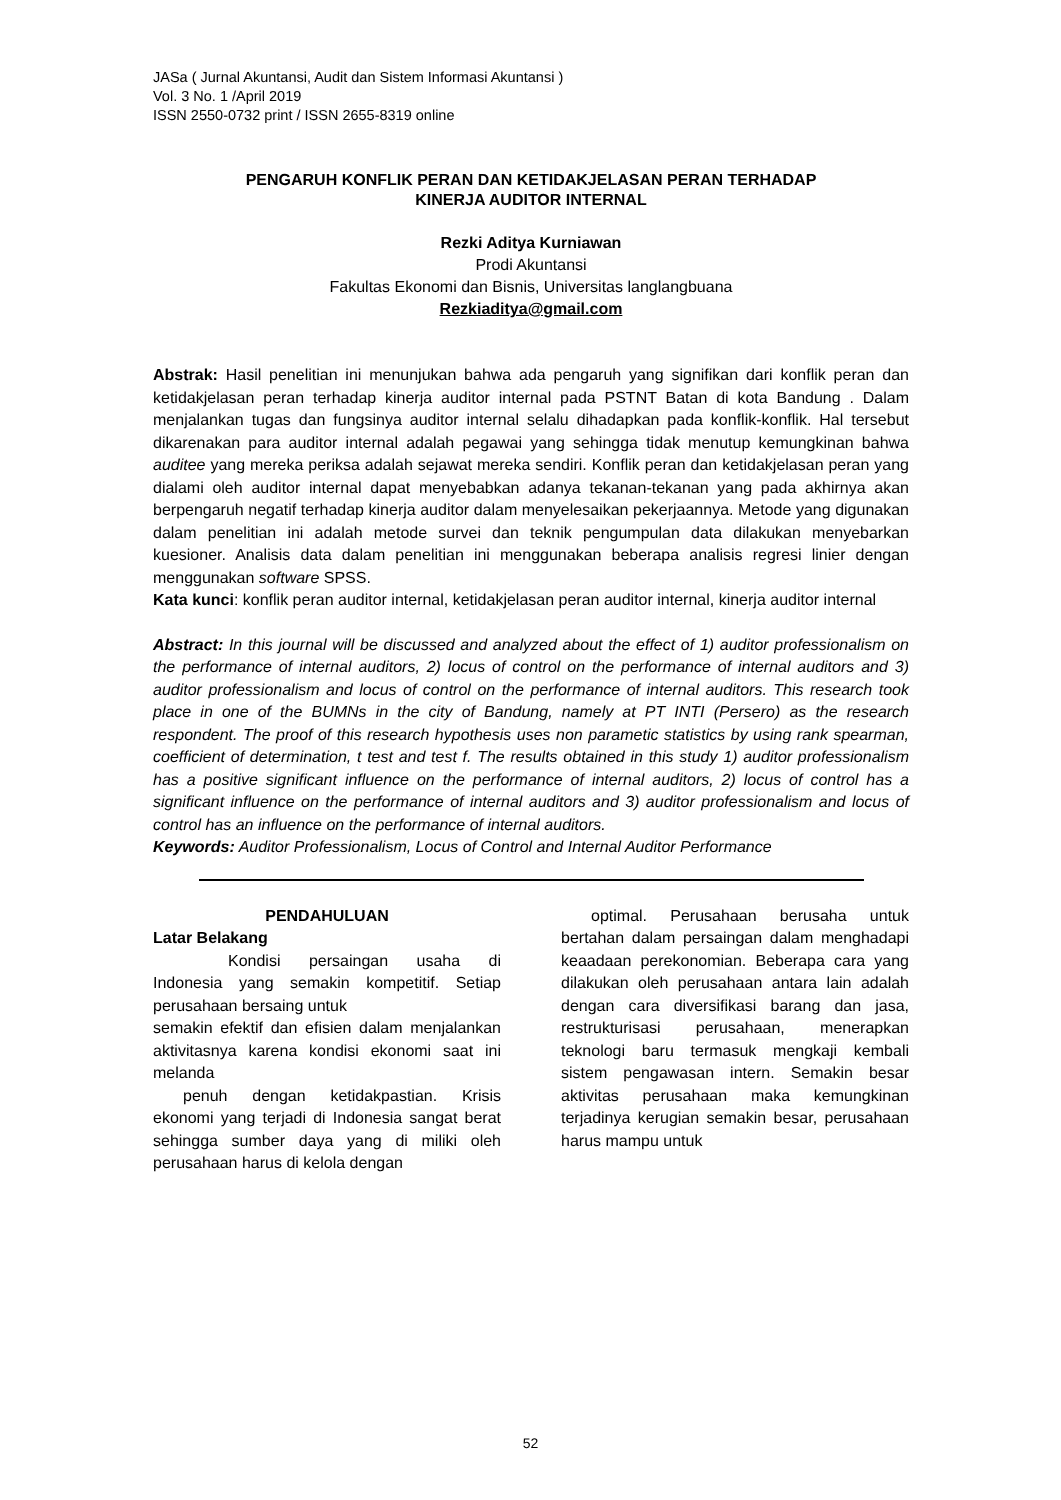JASa ( Jurnal Akuntansi, Audit dan Sistem Informasi Akuntansi )
Vol. 3 No. 1 /April 2019
ISSN 2550-0732 print / ISSN 2655-8319 online
PENGARUH KONFLIK PERAN DAN KETIDAKJELASAN PERAN TERHADAP
KINERJA AUDITOR INTERNAL
Rezki Aditya Kurniawan
Prodi Akuntansi
Fakultas Ekonomi dan Bisnis, Universitas langlangbuana
Rezkiaditya@gmail.com
Abstrak: Hasil penelitian ini menunjukan bahwa ada pengaruh yang signifikan dari konflik peran dan ketidakjelasan peran terhadap kinerja auditor internal pada PSTNT Batan di kota Bandung . Dalam menjalankan tugas dan fungsinya auditor internal selalu dihadapkan pada konflik-konflik. Hal tersebut dikarenakan para auditor internal adalah pegawai yang sehingga tidak menutup kemungkinan bahwa auditee yang mereka periksa adalah sejawat mereka sendiri. Konflik peran dan ketidakjelasan peran yang dialami oleh auditor internal dapat menyebabkan adanya tekanan-tekanan yang pada akhirnya akan berpengaruh negatif terhadap kinerja auditor dalam menyelesaikan pekerjaannya. Metode yang digunakan dalam penelitian ini adalah metode survei dan teknik pengumpulan data dilakukan menyebarkan kuesioner. Analisis data dalam penelitian ini menggunakan beberapa analisis regresi linier dengan menggunakan software SPSS.
Kata kunci: konflik peran auditor internal, ketidakjelasan peran auditor internal, kinerja auditor internal
Abstract: In this journal will be discussed and analyzed about the effect of 1) auditor professionalism on the performance of internal auditors, 2) locus of control on the performance of internal auditors and 3) auditor professionalism and locus of control on the performance of internal auditors. This research took place in one of the BUMNs in the city of Bandung, namely at PT INTI (Persero) as the research respondent. The proof of this research hypothesis uses non parametic statistics by using rank spearman, coefficient of determination, t test and test f. The results obtained in this study 1) auditor professionalism has a positive significant influence on the performance of internal auditors, 2) locus of control has a significant influence on the performance of internal auditors and 3) auditor professionalism and locus of control has an influence on the performance of internal auditors.
Keywords: Auditor Professionalism, Locus of Control and Internal Auditor Performance
PENDAHULUAN
Latar Belakang
Kondisi persaingan usaha di Indonesia yang semakin kompetitif. Setiap perusahaan bersaing untuk
semakin efektif dan efisien dalam menjalankan aktivitasnya karena kondisi ekonomi saat ini melanda
penuh dengan ketidakpastian. Krisis ekonomi yang terjadi di Indonesia sangat berat sehingga sumber daya yang di miliki oleh perusahaan harus di kelola dengan
optimal. Perusahaan berusaha untuk bertahan dalam persaingan dalam menghadapi keaadaan perekonomian. Beberapa cara yang dilakukan oleh perusahaan antara lain adalah dengan cara diversifikasi barang dan jasa, restrukturisasi perusahaan, menerapkan teknologi baru termasuk mengkaji kembali sistem pengawasan intern. Semakin besar aktivitas perusahaan maka kemungkinan terjadinya kerugian semakin besar, perusahaan harus mampu untuk
52